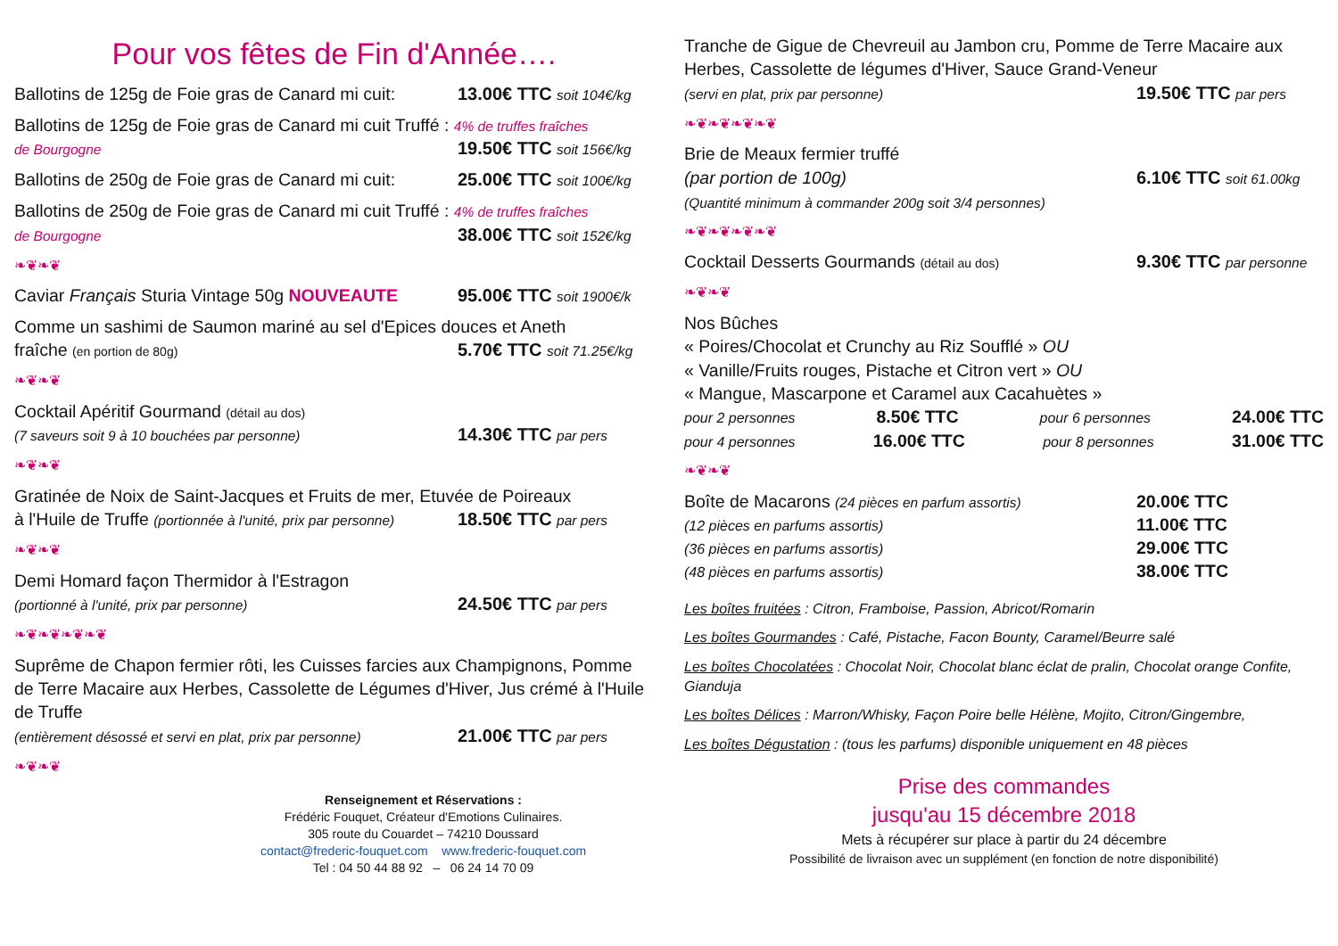Pour vos fêtes de Fin d'Année….
Ballotins de 125g de Foie gras de Canard mi cuit: 13.00€ TTC soit 104€/kg
Ballotins de 125g de Foie gras de Canard mi cuit Truffé : 4% de truffes fraîches
de Bourgogne 19.50€ TTC soit 156€/kg
Ballotins de 250g de Foie gras de Canard mi cuit: 25.00€ TTC soit 100€/kg
Ballotins de 250g de Foie gras de Canard mi cuit Truffé : 4% de truffes fraîches
de Bourgogne 38.00€ TTC soit 152€/kg
❧❦❧❦
Caviar Français Sturia Vintage 50g NOUVEAUTE 95.00€ TTC soit 1900€/k
Comme un sashimi de Saumon mariné au sel d'Epices douces et Aneth
fraîche (en portion de 80g) 5.70€ TTC soit 71.25€/kg
❧❦❧❦
Cocktail Apéritif Gourmand (détail au dos)
(7 saveurs soit 9 à 10 bouchées par personne) 14.30€ TTC par pers
❧❦❧❦
Gratinée de Noix de Saint-Jacques et Fruits de mer, Etuvée de Poireaux
à l'Huile de Truffe (portionnée à l'unité, prix par personne) 18.50€ TTC par pers
❧❦❧❦
Demi Homard façon Thermidor à l'Estragon
(portionné à l'unité, prix par personne) 24.50€ TTC par pers
❧❦❧❦❧❦❧❦
Suprême de Chapon fermier rôti, les Cuisses farcies aux Champignons, Pomme de Terre Macaire aux Herbes, Cassolette de Légumes d'Hiver, Jus crémé à l'Huile de Truffe
(entièrement désossé et servi en plat, prix par personne) 21.00€ TTC par pers
❧❦❧❦
Renseignement et Réservations :
Frédéric Fouquet, Créateur d'Emotions Culinaires.
305 route du Couardet – 74210 Doussard
contact@frederic-fouquet.com www.frederic-fouquet.com
Tel : 04 50 44 88 92 – 06 24 14 70 09
Tranche de Gigue de Chevreuil au Jambon cru, Pomme de Terre Macaire aux Herbes, Cassolette de légumes d'Hiver, Sauce Grand-Veneur
(servi en plat, prix par personne) 19.50€ TTC par pers
❧❦❧❦❧❦❧❦
Brie de Meaux fermier truffé
(par portion de 100g) 6.10€ TTC soit 61.00kg
(Quantité minimum à commander 200g soit 3/4 personnes)
❧❦❧❦❧❦❧❦
Cocktail Desserts Gourmands (détail au dos) 9.30€ TTC par personne
❧❦❧❦
Nos Bûches
« Poires/Chocolat et Crunchy au Riz Soufflé » OU
« Vanille/Fruits rouges, Pistache et Citron vert » OU
« Mangue, Mascarpone et Caramel aux Cacahuètes »
pour 2 personnes 8.50€ TTC pour 6 personnes 24.00€ TTC
pour 4 personnes 16.00€ TTC pour 8 personnes 31.00€ TTC
❧❦❧❦
Boîte de Macarons (24 pièces en parfum assortis) 20.00€ TTC
(12 pièces en parfums assortis) 11.00€ TTC
(36 pièces en parfums assortis) 29.00€ TTC
(48 pièces en parfums assortis) 38.00€ TTC
Les boîtes fruitées : Citron, Framboise, Passion, Abricot/Romarin
Les boîtes Gourmandes : Café, Pistache, Facon Bounty, Caramel/Beurre salé
Les boîtes Chocolatées : Chocolat Noir, Chocolat blanc éclat de pralin, Chocolat orange Confite, Gianduja
Les boîtes Délices : Marron/Whisky, Façon Poire belle Hélène, Mojito, Citron/Gingembre,
Les boîtes Dégustation : (tous les parfums) disponible uniquement en 48 pièces
Prise des commandes
jusqu'au 15 décembre 2018
Mets à récupérer sur place à partir du 24 décembre
Possibilité de livraison avec un supplément (en fonction de notre disponibilité)